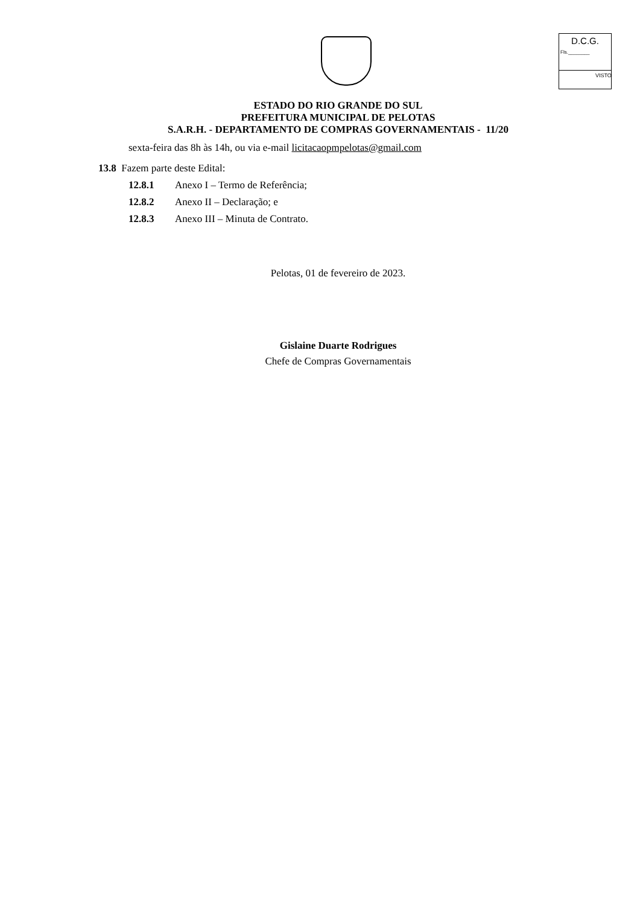D.C.G.
Fls.________
VISTO
ESTADO DO RIO GRANDE DO SUL
PREFEITURA MUNICIPAL DE PELOTAS
S.A.R.H. - DEPARTAMENTO DE COMPRAS GOVERNAMENTAIS - 11/20
sexta-feira das 8h às 14h, ou via e-mail licitacaopmpelotas@gmail.com
13.8 Fazem parte deste Edital:
12.8.1 Anexo I – Termo de Referência;
12.8.2 Anexo II – Declaração; e
12.8.3 Anexo III – Minuta de Contrato.
Pelotas, 01 de fevereiro de 2023.
Gislaine Duarte Rodrigues
Chefe de Compras Governamentais